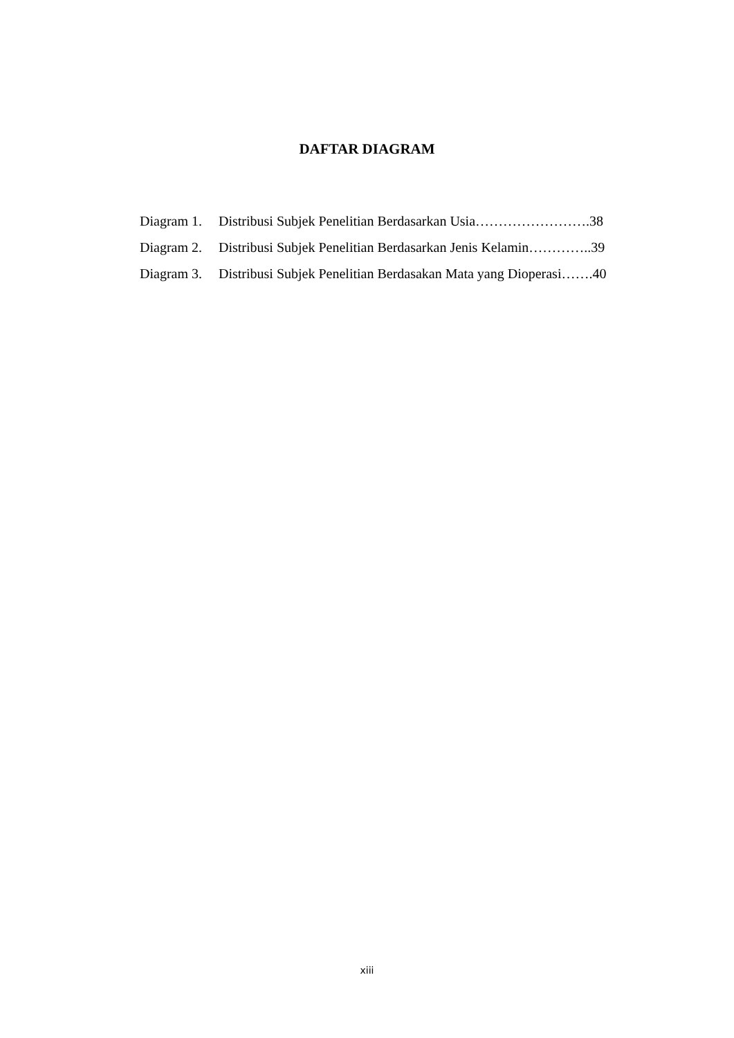DAFTAR DIAGRAM
| Diagram 1. | Distribusi Subjek Penelitian Berdasarkan Usia…………………….38 |
| Diagram 2. | Distribusi Subjek Penelitian Berdasarkan Jenis Kelamin…………..39 |
| Diagram 3. | Distribusi Subjek Penelitian Berdasakan Mata yang Dioperasi…….40 |
xiii